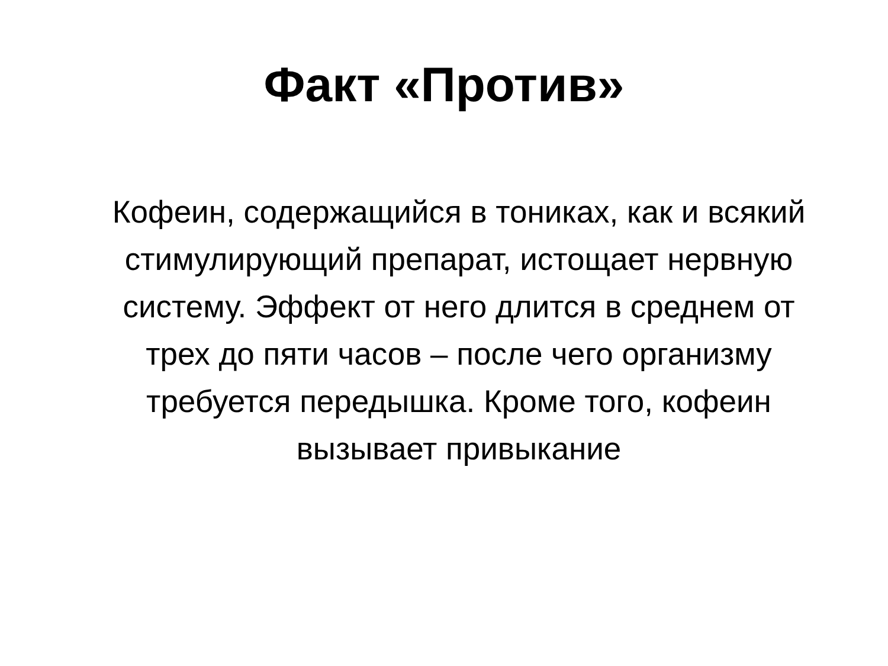Факт «Против»
Кофеин, содержащийся в тониках, как и всякий стимулирующий препарат, истощает нервную систему. Эффект от него длится в среднем от трех до пяти часов – после чего организму требуется передышка. Кроме того, кофеин вызывает привыкание